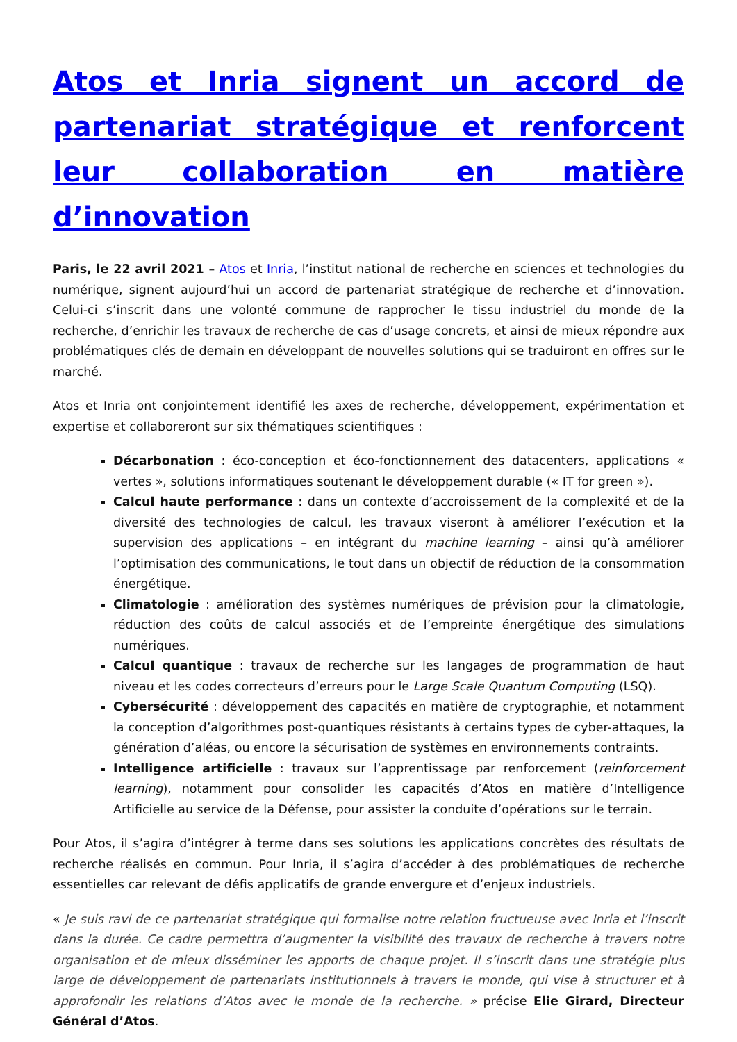Atos et Inria signent un accord de partenariat stratégique et renforcent leur collaboration en matière d’innovation
Paris, le 22 avril 2021 – Atos et Inria, l’institut national de recherche en sciences et technologies du numérique, signent aujourd’hui un accord de partenariat stratégique de recherche et d’innovation. Celui-ci s’inscrit dans une volonté commune de rapprocher le tissu industriel du monde de la recherche, d’enrichir les travaux de recherche de cas d’usage concrets, et ainsi de mieux répondre aux problématiques clés de demain en développant de nouvelles solutions qui se traduiront en offres sur le marché.
Atos et Inria ont conjointement identifié les axes de recherche, développement, expérimentation et expertise et collaboreront sur six thématiques scientifiques :
Décarbonation : éco-conception et éco-fonctionnement des datacenters, applications « vertes », solutions informatiques soutenant le développement durable (« IT for green »).
Calcul haute performance : dans un contexte d’accroissement de la complexité et de la diversité des technologies de calcul, les travaux viseront à améliorer l’exécution et la supervision des applications – en intégrant du machine learning – ainsi qu’à améliorer l’optimisation des communications, le tout dans un objectif de réduction de la consommation énergétique.
Climatologie : amélioration des systèmes numériques de prévision pour la climatologie, réduction des coûts de calcul associés et de l’empreinte énergétique des simulations numériques.
Calcul quantique : travaux de recherche sur les langages de programmation de haut niveau et les codes correcteurs d’erreurs pour le Large Scale Quantum Computing (LSQ).
Cybersécurité : développement des capacités en matière de cryptographie, et notamment la conception d’algorithmes post-quantiques résistants à certains types de cyber-attaques, la génération d’aléas, ou encore la sécurisation de systèmes en environnements contraints.
Intelligence artificielle : travaux sur l’apprentissage par renforcement (reinforcement learning), notamment pour consolider les capacités d’Atos en matière d’Intelligence Artificielle au service de la Défense, pour assister la conduite d’opérations sur le terrain.
Pour Atos, il s’agira d’intégrer à terme dans ses solutions les applications concrètes des résultats de recherche réalisés en commun. Pour Inria, il s’agira d’accéder à des problématiques de recherche essentielles car relevant de défis applicatifs de grande envergure et d’enjeux industriels.
« Je suis ravi de ce partenariat stratégique qui formalise notre relation fructueuse avec Inria et l’inscrit dans la durée. Ce cadre permettra d’augmenter la visibilité des travaux de recherche à travers notre organisation et de mieux disséminer les apports de chaque projet. Il s’inscrit dans une stratégie plus large de développement de partenariats institutionnels à travers le monde, qui vise à structurer et à approfondir les relations d’Atos avec le monde de la recherche. » précise Elie Girard, Directeur Général d’Atos.